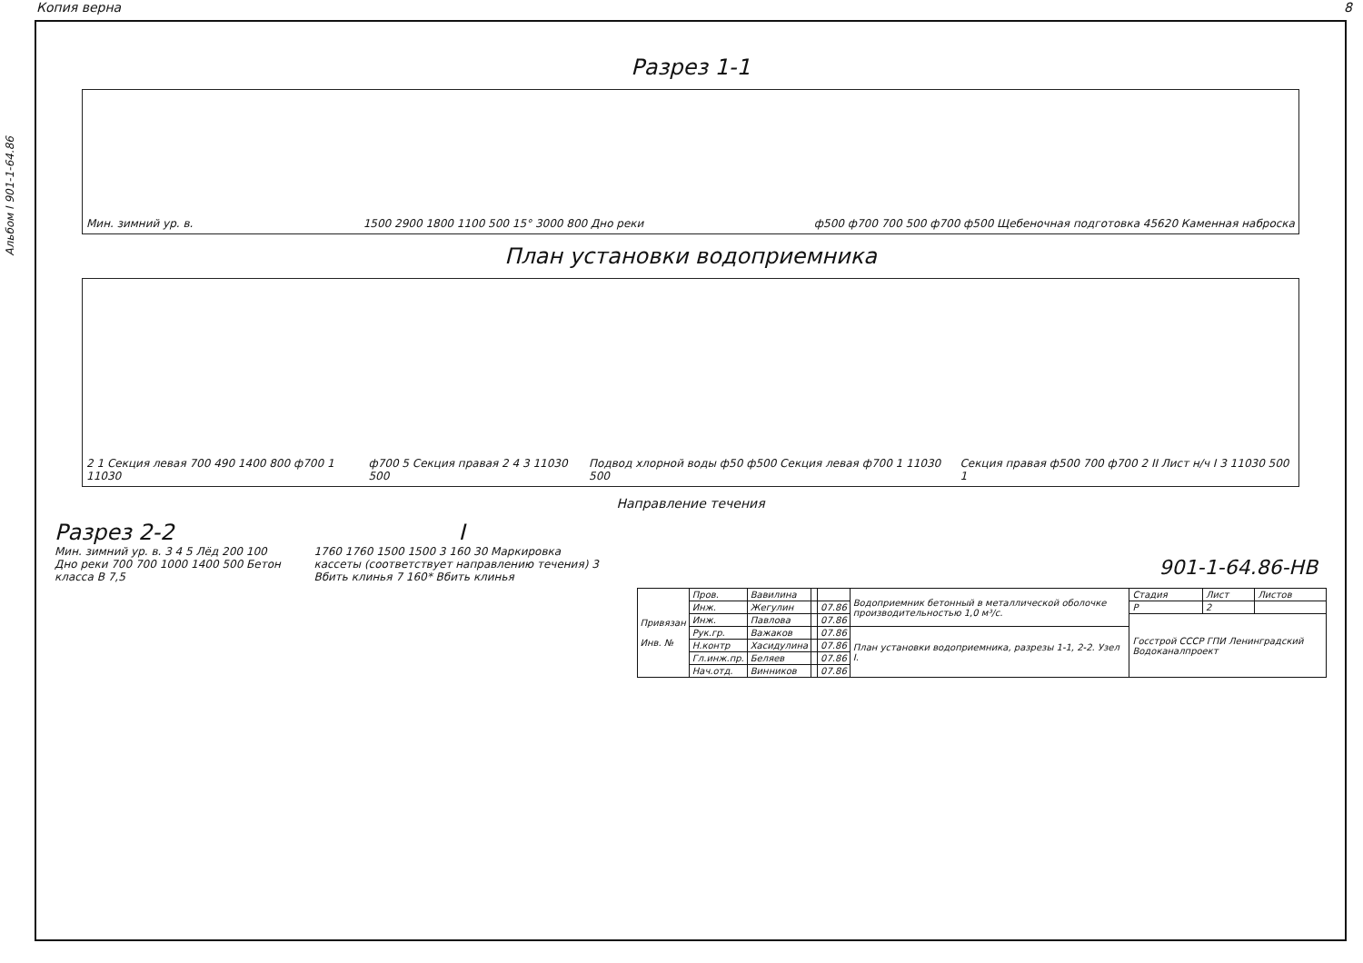Копия верна 8
Альбом I 901-1-64.86
Разрез 1-1
Мин. зимний ур. в. 1500 2900 1800 1100 500 15° 3000 800 Дно реки ф500 ф700 700 500 ф700 ф500 Щебеночная подготовка 45620 Каменная наброска
План установки водоприемника
2 1 Секция левая 700 490 1400 800 ф700 1 11030 ф700 5 Секция правая 2 4 3 11030 500 Подвод хлорной воды ф50 ф500 Секция левая ф700 1 11030 500 Секция правая ф500 700 ф700 2 II Лист н/ч I 3 11030 500 1
Направление течения
Разрез 2-2
Мин. зимний ур. в. 3 4 5 Лёд 200 100 Дно реки 700 700 1000 1400 500 Бетон класса В 7,5
I
1760 1760 1500 1500 3 160 30 Маркировка кассеты (соответствует направлению течения) 3 Вбить клинья 7 160* Вбить клинья
901-1-64.86-НВ
| Привязан Инв. № | Пров. | Вавилина | | | Водоприемник бетонный в металлической оболочке производительностью 1,0 м³/с. | Стадия | Лист | Листов |
| | Инж. | Жегулин | | 07.86 | | Р | 2 | |
| | Инж. | Павлова | | 07.86 | | Госстрой СССР ГПИ Ленинградский Водоканалпроект | | |
| | Рук.гр. | Важаков | | 07.86 | План установки водоприемника, разрезы 1-1, 2-2. Узел I. | | | |
| | Н.контр | Хасидулина | | 07.86 | | | | |
| | Гл.инж.пр. | Беляев | | 07.86 | | | | |
| | Нач.отд. | Винников | | 07.86 | | | | |